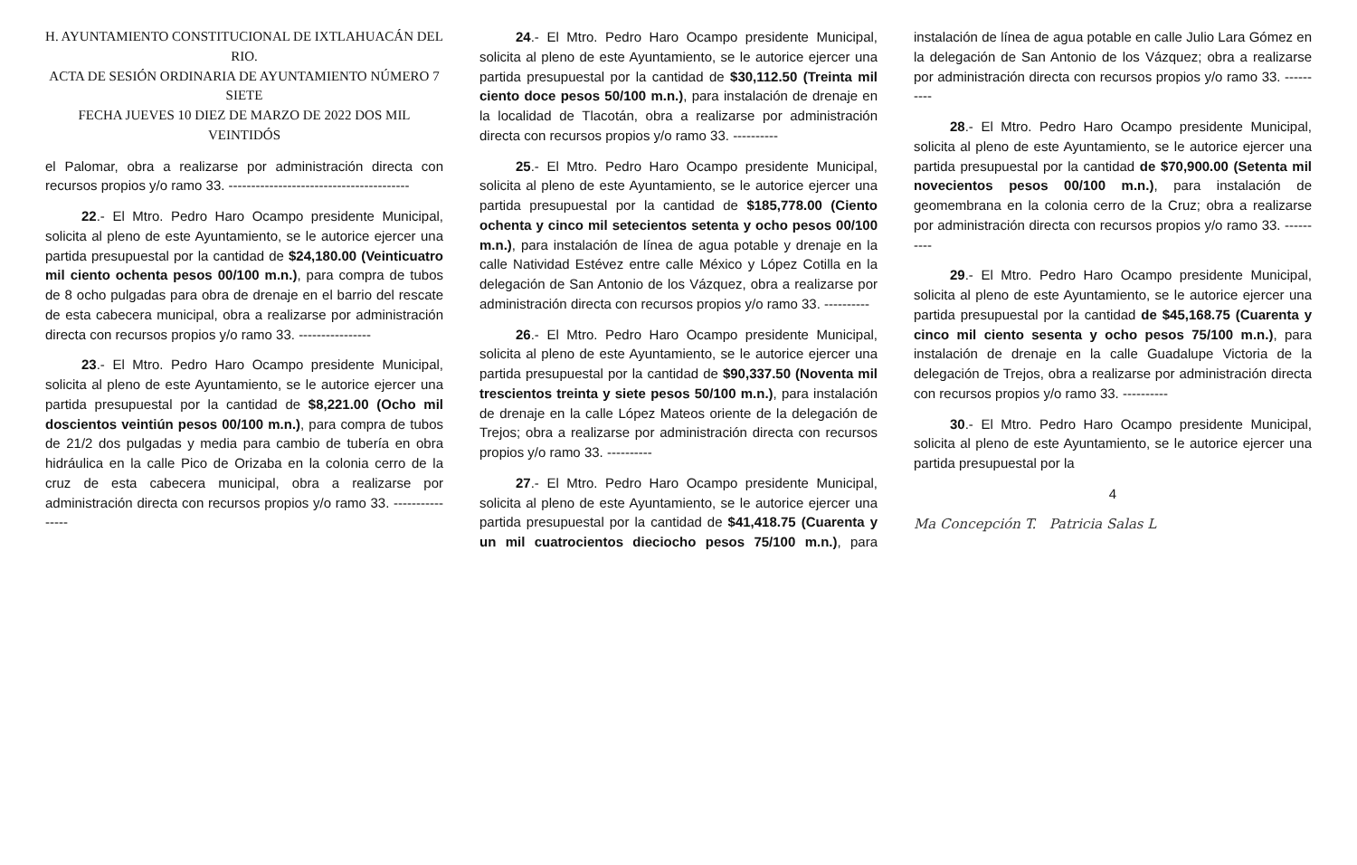H. AYUNTAMIENTO CONSTITUCIONAL DE IXTLAHUACÁN DEL RIO.
ACTA DE SESIÓN ORDINARIA DE AYUNTAMIENTO NÚMERO 7 SIETE
FECHA JUEVES 10 DIEZ DE MARZO DE 2022 DOS MIL VEINTIDÓS
el Palomar, obra a realizarse por administración directa con recursos propios y/o ramo 33. ----------------------------------------
22.- El Mtro. Pedro Haro Ocampo presidente Municipal, solicita al pleno de este Ayuntamiento, se le autorice ejercer una partida presupuestal por la cantidad de $24,180.00 (Veinticuatro mil ciento ochenta pesos 00/100 m.n.), para compra de tubos de 8 ocho pulgadas para obra de drenaje en el barrio del rescate de esta cabecera municipal, obra a realizarse por administración directa con recursos propios y/o ramo 33. ----------------
23.- El Mtro. Pedro Haro Ocampo presidente Municipal, solicita al pleno de este Ayuntamiento, se le autorice ejercer una partida presupuestal por la cantidad de $8,221.00 (Ocho mil doscientos veintiún pesos 00/100 m.n.), para compra de tubos de 21/2 dos pulgadas y media para cambio de tubería en obra hidráulica en la calle Pico de Orizaba en la colonia cerro de la cruz de esta cabecera municipal, obra a realizarse por administración directa con recursos propios y/o ramo 33. ----------------
24.- El Mtro. Pedro Haro Ocampo presidente Municipal, solicita al pleno de este Ayuntamiento, se le autorice ejercer una partida presupuestal por la cantidad de $30,112.50 (Treinta mil ciento doce pesos 50/100 m.n.), para instalación de drenaje en la localidad de Tlacotán, obra a realizarse por administración directa con recursos propios y/o ramo 33. ----------
25.- El Mtro. Pedro Haro Ocampo presidente Municipal, solicita al pleno de este Ayuntamiento, se le autorice ejercer una partida presupuestal por la cantidad de $185,778.00 (Ciento ochenta y cinco mil setecientos setenta y ocho pesos 00/100 m.n.), para instalación de línea de agua potable y drenaje en la calle Natividad Estévez entre calle México y López Cotilla en la delegación de San Antonio de los Vázquez, obra a realizarse por administración directa con recursos propios y/o ramo 33. ----------
26.- El Mtro. Pedro Haro Ocampo presidente Municipal, solicita al pleno de este Ayuntamiento, se le autorice ejercer una partida presupuestal por la cantidad de $90,337.50 (Noventa mil trescientos treinta y siete pesos 50/100 m.n.), para instalación de drenaje en la calle López Mateos oriente de la delegación de Trejos; obra a realizarse por administración directa con recursos propios y/o ramo 33. ----------
27.- El Mtro. Pedro Haro Ocampo presidente Municipal, solicita al pleno de este Ayuntamiento, se le autorice ejercer una partida presupuestal por la cantidad de $41,418.75 (Cuarenta y un mil cuatrocientos dieciocho pesos 75/100 m.n.), para instalación de línea de agua potable en calle Julio Lara Gómez en la delegación de San Antonio de los Vázquez; obra a realizarse por administración directa con recursos propios y/o ramo 33. ----------
28.- El Mtro. Pedro Haro Ocampo presidente Municipal, solicita al pleno de este Ayuntamiento, se le autorice ejercer una partida presupuestal por la cantidad de $70,900.00 (Setenta mil novecientos pesos 00/100 m.n.), para instalación de geomembrana en la colonia cerro de la Cruz; obra a realizarse por administración directa con recursos propios y/o ramo 33. ----------
29.- El Mtro. Pedro Haro Ocampo presidente Municipal, solicita al pleno de este Ayuntamiento, se le autorice ejercer una partida presupuestal por la cantidad de $45,168.75 (Cuarenta y cinco mil ciento sesenta y ocho pesos 75/100 m.n.), para instalación de drenaje en la calle Guadalupe Victoria de la delegación de Trejos, obra a realizarse por administración directa con recursos propios y/o ramo 33. ----------
30.- El Mtro. Pedro Haro Ocampo presidente Municipal, solicita al pleno de este Ayuntamiento, se le autorice ejercer una partida presupuestal por la
4
Ma Concepción T. Patricia Salas L